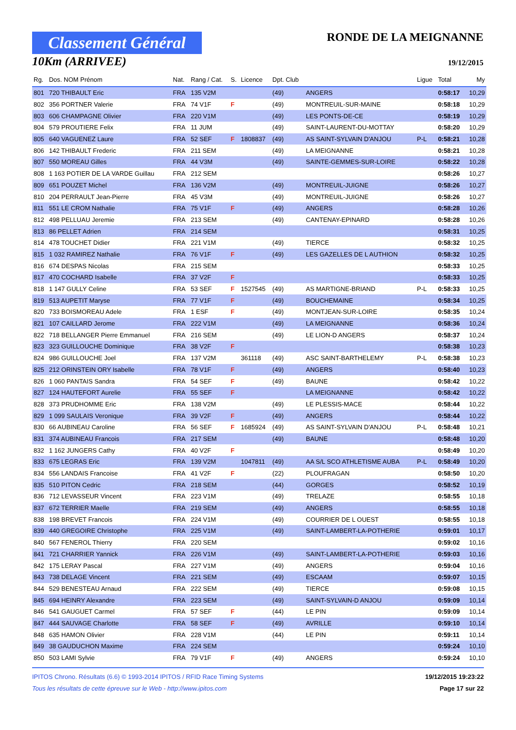Classement Général
10Km (ARRIVEE)
RONDE DE LA MEIGNANNE
19/12/2015
| Rg. | Dos. NOM Prénom | Nat. | Rang / Cat. | S. | Licence | Dpt. Club | | Ligue | Total | My |
| --- | --- | --- | --- | --- | --- | --- | --- | --- | --- | --- |
| 801 | 720 THIBAULT Eric | FRA | 135 V2M | | | (49) | ANGERS | | 0:58:17 | 10,29 |
| 802 | 356 PORTNER Valerie | FRA | 74 V1F | F | | (49) | MONTREUIL-SUR-MAINE | | 0:58:18 | 10,29 |
| 803 | 606 CHAMPAGNE Olivier | FRA | 220 V1M | | | (49) | LES PONTS-DE-CE | | 0:58:19 | 10,29 |
| 804 | 579 PROUTIERE Felix | FRA | 11 JUM | | | (49) | SAINT-LAURENT-DU-MOTTAY | | 0:58:20 | 10,29 |
| 805 | 640 VAGUENEZ Laure | FRA | 52 SEF | F | 1808837 | (49) | AS SAINT-SYLVAIN D'ANJOU | P-L | 0:58:21 | 10,28 |
| 806 | 142 THIBAULT Frederic | FRA | 211 SEM | | | (49) | LA MEIGNANNE | | 0:58:21 | 10,28 |
| 807 | 550 MOREAU Gilles | FRA | 44 V3M | | | (49) | SAINTE-GEMMES-SUR-LOIRE | | 0:58:22 | 10,28 |
| 808 | 1 163 POTIER DE LA VARDE Guillau | FRA | 212 SEM | | | | | | 0:58:26 | 10,27 |
| 809 | 651 POUZET Michel | FRA | 136 V2M | | | (49) | MONTREUIL-JUIGNE | | 0:58:26 | 10,27 |
| 810 | 204 PERRAULT Jean-Pierre | FRA | 45 V3M | | | (49) | MONTREUIL-JUIGNE | | 0:58:26 | 10,27 |
| 811 | 551 LE CROM Nathalie | FRA | 75 V1F | F | | (49) | ANGERS | | 0:58:28 | 10,26 |
| 812 | 498 PELLUAU Jeremie | FRA | 213 SEM | | | (49) | CANTENAY-EPINARD | | 0:58:28 | 10,26 |
| 813 | 86 PELLET Adrien | FRA | 214 SEM | | | | | | 0:58:31 | 10,25 |
| 814 | 478 TOUCHET Didier | FRA | 221 V1M | | | (49) | TIERCE | | 0:58:32 | 10,25 |
| 815 | 1 032 RAMIREZ Nathalie | FRA | 76 V1F | F | | (49) | LES GAZELLES DE L AUTHION | | 0:58:32 | 10,25 |
| 816 | 674 DESPAS Nicolas | FRA | 215 SEM | | | | | | 0:58:33 | 10,25 |
| 817 | 470 COCHARD Isabelle | FRA | 37 V2F | F | | | | | 0:58:33 | 10,25 |
| 818 | 1 147 GULLY Celine | FRA | 53 SEF | F | 1527545 | (49) | AS MARTIGNE-BRIAND | P-L | 0:58:33 | 10,25 |
| 819 | 513 AUPETIT Maryse | FRA | 77 V1F | F | | (49) | BOUCHEMAINE | | 0:58:34 | 10,25 |
| 820 | 733 BOISMOREAU Adele | FRA | 1 ESF | F | | (49) | MONTJEAN-SUR-LOIRE | | 0:58:35 | 10,24 |
| 821 | 107 CAILLARD Jerome | FRA | 222 V1M | | | (49) | LA MEIGNANNE | | 0:58:36 | 10,24 |
| 822 | 718 BELLANGER Pierre Emmanuel | FRA | 216 SEM | | | (49) | LE LION-D ANGERS | | 0:58:37 | 10,24 |
| 823 | 323 GUILLOUCHE Dominique | FRA | 38 V2F | F | | | | | 0:58:38 | 10,23 |
| 824 | 986 GUILLOUCHE Joel | FRA | 137 V2M | | 361118 | (49) | ASC SAINT-BARTHELEMY | P-L | 0:58:38 | 10,23 |
| 825 | 212 ORINSTEIN ORY Isabelle | FRA | 78 V1F | F | | (49) | ANGERS | | 0:58:40 | 10,23 |
| 826 | 1 060 PANTAIS Sandra | FRA | 54 SEF | F | | (49) | BAUNE | | 0:58:42 | 10,22 |
| 827 | 124 HAUTEFORT Aurelie | FRA | 55 SEF | F | | | LA MEIGNANNE | | 0:58:42 | 10,22 |
| 828 | 373 PRUDHOMME Eric | FRA | 138 V2M | | | (49) | LE PLESSIS-MACE | | 0:58:44 | 10,22 |
| 829 | 1 099 SAULAIS Veronique | FRA | 39 V2F | F | | (49) | ANGERS | | 0:58:44 | 10,22 |
| 830 | 66 AUBINEAU Caroline | FRA | 56 SEF | F | 1685924 | (49) | AS SAINT-SYLVAIN D'ANJOU | P-L | 0:58:48 | 10,21 |
| 831 | 374 AUBINEAU Francois | FRA | 217 SEM | | | (49) | BAUNE | | 0:58:48 | 10,20 |
| 832 | 1 162 JUNGERS Cathy | FRA | 40 V2F | F | | | | | 0:58:49 | 10,20 |
| 833 | 675 LEGRAS Eric | FRA | 139 V2M | | 1047811 | (49) | AA S/L SCO ATHLETISME AUBA | P-L | 0:58:49 | 10,20 |
| 834 | 556 LANDAIS Francoise | FRA | 41 V2F | F | | (22) | PLOUFRAGAN | | 0:58:50 | 10,20 |
| 835 | 510 PITON Cedric | FRA | 218 SEM | | | (44) | GORGES | | 0:58:52 | 10,19 |
| 836 | 712 LEVASSEUR Vincent | FRA | 223 V1M | | | (49) | TRELAZE | | 0:58:55 | 10,18 |
| 837 | 672 TERRIER Maelle | FRA | 219 SEM | | | (49) | ANGERS | | 0:58:55 | 10,18 |
| 838 | 198 BREVET Francois | FRA | 224 V1M | | | (49) | COURRIER DE L OUEST | | 0:58:55 | 10,18 |
| 839 | 440 GREGOIRE Christophe | FRA | 225 V1M | | | (49) | SAINT-LAMBERT-LA-POTHERIE | | 0:59:01 | 10,17 |
| 840 | 567 FENEROL Thierry | FRA | 220 SEM | | | | | | 0:59:02 | 10,16 |
| 841 | 721 CHARRIER Yannick | FRA | 226 V1M | | | (49) | SAINT-LAMBERT-LA-POTHERIE | | 0:59:03 | 10,16 |
| 842 | 175 LERAY Pascal | FRA | 227 V1M | | | (49) | ANGERS | | 0:59:04 | 10,16 |
| 843 | 738 DELAGE Vincent | FRA | 221 SEM | | | (49) | ESCAAM | | 0:59:07 | 10,15 |
| 844 | 529 BENESTEAU Arnaud | FRA | 222 SEM | | | (49) | TIERCE | | 0:59:08 | 10,15 |
| 845 | 694 HEINRY Alexandre | FRA | 223 SEM | | | (49) | SAINT-SYLVAIN-D ANJOU | | 0:59:09 | 10,14 |
| 846 | 541 GAUGUET Carmel | FRA | 57 SEF | F | | (44) | LE PIN | | 0:59:09 | 10,14 |
| 847 | 444 SAUVAGE Charlotte | FRA | 58 SEF | F | | (49) | AVRILLE | | 0:59:10 | 10,14 |
| 848 | 635 HAMON Olivier | FRA | 228 V1M | | | (44) | LE PIN | | 0:59:11 | 10,14 |
| 849 | 38 GAUDUCHON Maxime | FRA | 224 SEM | | | | | | 0:59:24 | 10,10 |
| 850 | 503 LAMI Sylvie | FRA | 79 V1F | F | | (49) | ANGERS | | 0:59:24 | 10,10 |
IPITOS Chrono. Résultats (6.6) © 1993-2014 IPITOS / RFID Race Timing Systems
Tous les résultats de cette épreuve sur le Web - http://www.ipitos.com
19/12/2015 19:23:22
Page 17 sur 22